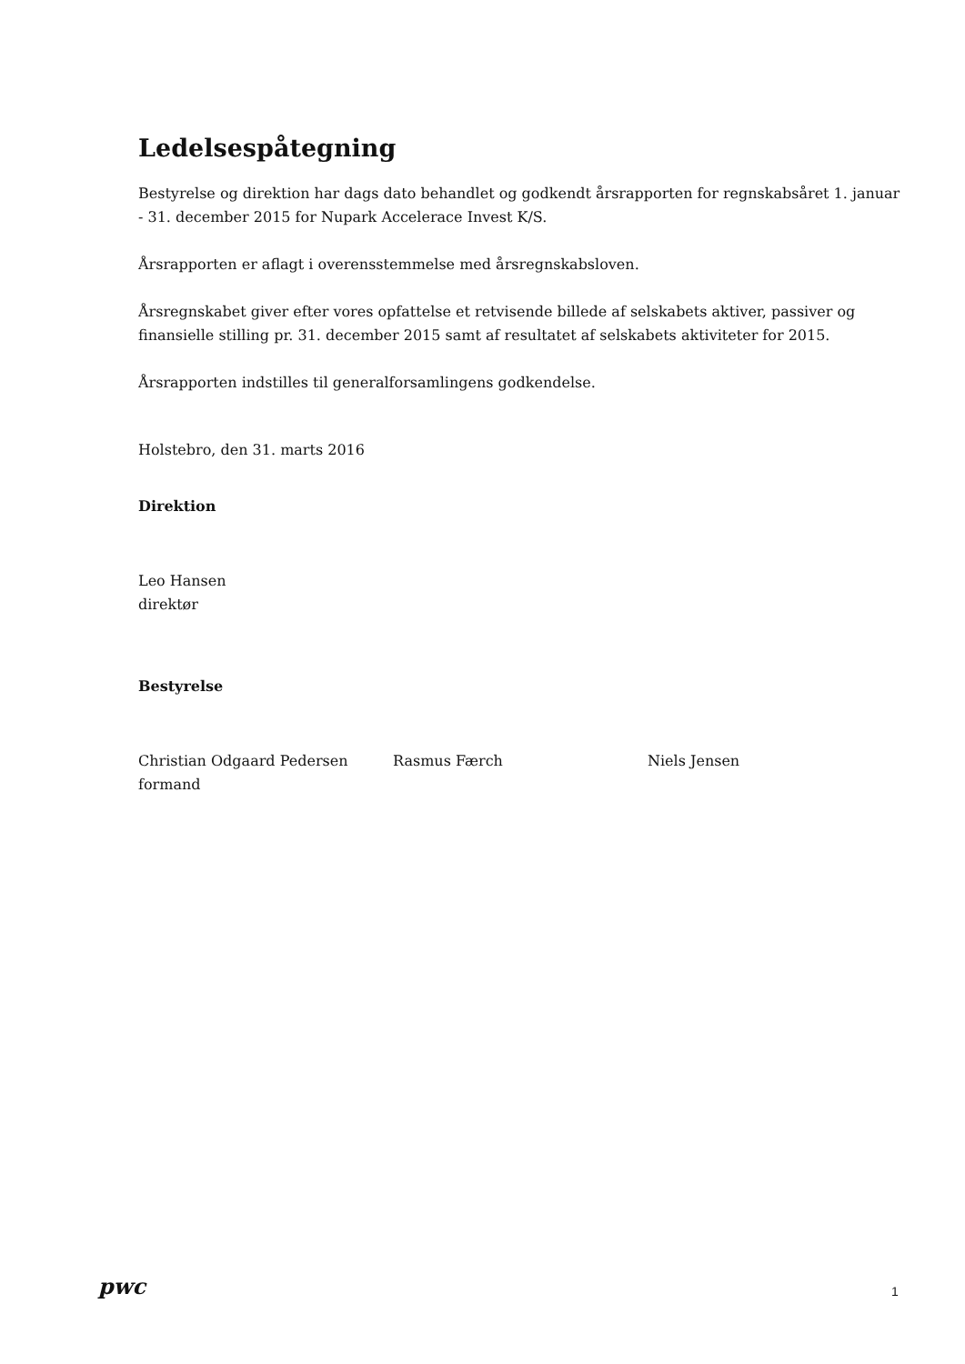Ledelsespåtegning
Bestyrelse og direktion har dags dato behandlet og godkendt årsrapporten for regnskabsåret 1. januar - 31. december 2015 for Nupark Accelerace Invest K/S.
Årsrapporten er aflagt i overensstemmelse med årsregnskabsloven.
Årsregnskabet giver efter vores opfattelse et retvisende billede af selskabets aktiver, passiver og finansielle stilling pr. 31. december 2015 samt af resultatet af selskabets aktiviteter for 2015.
Årsrapporten indstilles til generalforsamlingens godkendelse.
Holstebro, den 31. marts 2016
Direktion
Leo Hansen
direktør
Bestyrelse
Christian Odgaard Pedersen
formand
Rasmus Færch Niels Jensen
pwc 1